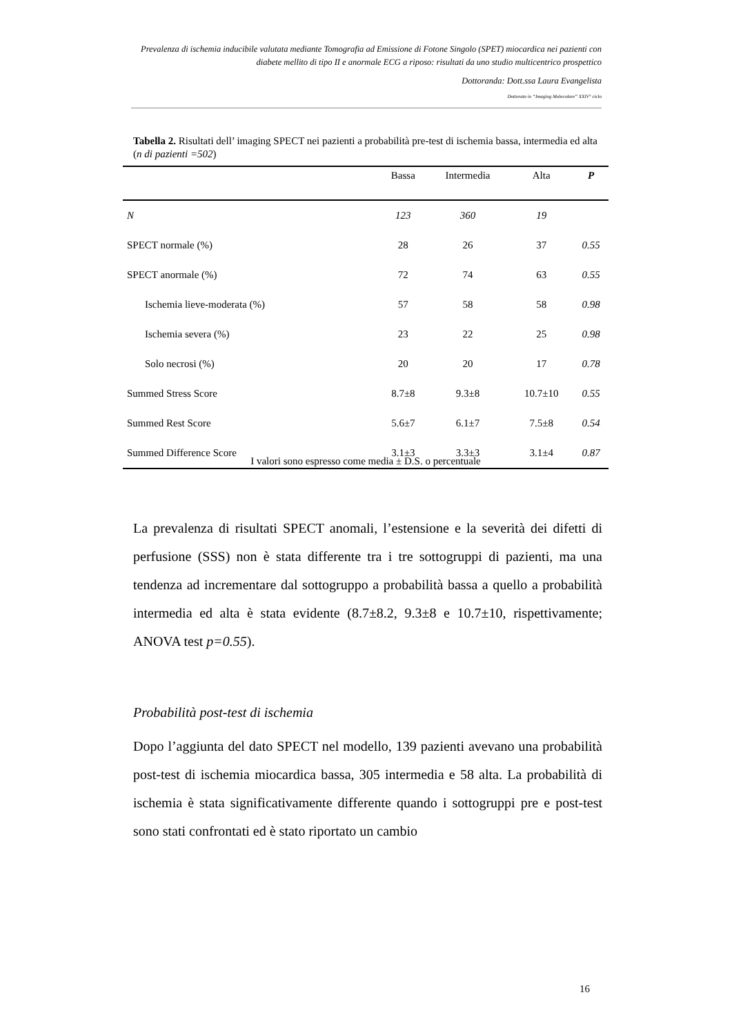Prevalenza di ischemia inducibile valutata mediante Tomografia ad Emissione di Fotone Singolo (SPET) miocardica nei pazienti con diabete mellito di tipo II e anormale ECG a riposo: risultati da uno studio multicentrico prospettico
Dottoranda: Dott.ssa Laura Evangelista
Dottorato in “Imaging Molecolare” XXIV° ciclo
Tabella 2. Risultati dell’ imaging SPECT nei pazienti a probabilità pre-test di ischemia bassa, intermedia ed alta (n di pazienti =502)
| | Bassa | Intermedia | Alta | P |
| --- | --- | --- | --- | --- |
| N | 123 | 360 | 19 | |
| SPECT normale (%) | 28 | 26 | 37 | 0.55 |
| SPECT anormale (%) | 72 | 74 | 63 | 0.55 |
| Ischemia lieve-moderata (%) | 57 | 58 | 58 | 0.98 |
| Ischemia severa (%) | 23 | 22 | 25 | 0.98 |
| Solo necrosi (%) | 20 | 20 | 17 | 0.78 |
| Summed Stress Score | 8.7±8 | 9.3±8 | 10.7±10 | 0.55 |
| Summed Rest Score | 5.6±7 | 6.1±7 | 7.5±8 | 0.54 |
| Summed Difference Score | 3.1±3 | 3.3±3 | 3.1±4 | 0.87 |
I valori sono espresso come media ± D.S. o percentuale
La prevalenza di risultati SPECT anomali, l’estensione e la severità dei difetti di perfusione (SSS) non è stata differente tra i tre sottogruppi di pazienti, ma una tendenza ad incrementare dal sottogruppo a probabilità bassa a quello a probabilità intermedia ed alta è stata evidente (8.7±8.2, 9.3±8 e 10.7±10, rispettivamente; ANOVA test p=0.55).
Probabilità post-test di ischemia
Dopo l’aggiunta del dato SPECT nel modello, 139 pazienti avevano una probabilità post-test di ischemia miocardica bassa, 305 intermedia e 58 alta. La probabilità di ischemia è stata significativamente differente quando i sottogruppi pre e post-test sono stati confrontati ed è stato riportato un cambio
16